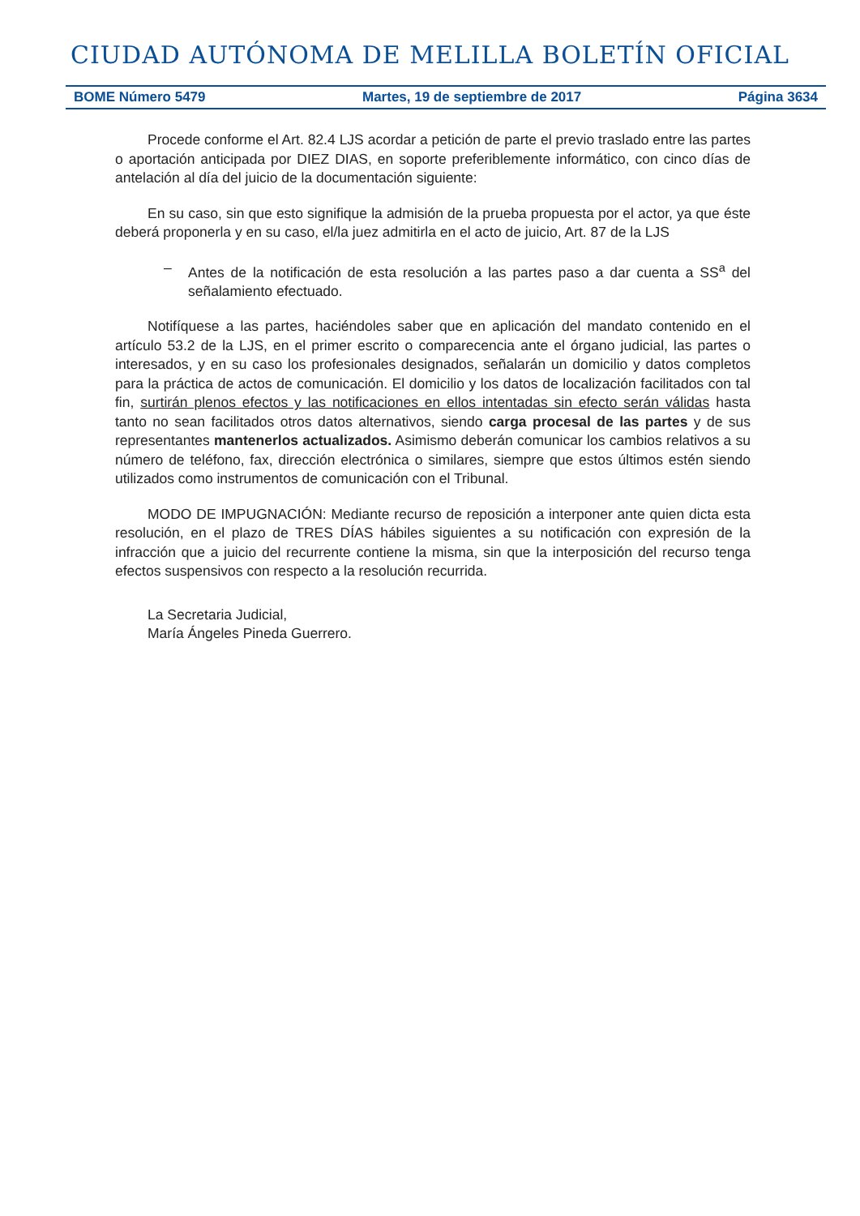CIUDAD AUTÓNOMA DE MELILLA BOLETÍN OFICIAL
BOME Número 5479 Martes, 19 de septiembre de 2017 Página 3634
Procede conforme el Art. 82.4 LJS acordar a petición de parte el previo traslado entre las partes o aportación anticipada por DIEZ DIAS, en soporte preferiblemente informático, con cinco días de antelación al día del juicio de la documentación siguiente:
En su caso, sin que esto signifique la admisión de la prueba propuesta por el actor, ya que éste deberá proponerla y en su caso, el/la juez admitirla en el acto de juicio, Art. 87 de la LJS
– Antes de la notificación de esta resolución a las partes paso a dar cuenta a SS<sup>a</sup> del señalamiento efectuado.
Notifíquese a las partes, haciéndoles saber que en aplicación del mandato contenido en el artículo 53.2 de la LJS, en el primer escrito o comparecencia ante el órgano judicial, las partes o interesados, y en su caso los profesionales designados, señalarán un domicilio y datos completos para la práctica de actos de comunicación. El domicilio y los datos de localización facilitados con tal fin, surtirán plenos efectos y las notificaciones en ellos intentadas sin efecto serán válidas hasta tanto no sean facilitados otros datos alternativos, siendo carga procesal de las partes y de sus representantes mantenerlos actualizados. Asimismo deberán comunicar los cambios relativos a su número de teléfono, fax, dirección electrónica o similares, siempre que estos últimos estén siendo utilizados como instrumentos de comunicación con el Tribunal.
MODO DE IMPUGNACIÓN: Mediante recurso de reposición a interponer ante quien dicta esta resolución, en el plazo de TRES DÍAS hábiles siguientes a su notificación con expresión de la infracción que a juicio del recurrente contiene la misma, sin que la interposición del recurso tenga efectos suspensivos con respecto a la resolución recurrida.
La Secretaria Judicial,
María Ángeles Pineda Guerrero.